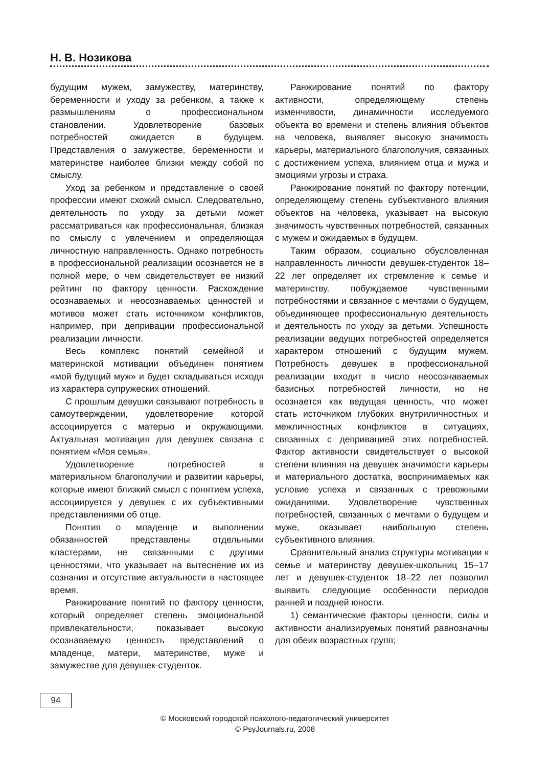Н. В. Нозикова
будущим мужем, замужеству, материнству, беременности и уходу за ребенком, а также к размышлениям о профессиональном становлении. Удовлетворение базовых потребностей ожидается в будущем. Представления о замужестве, беременности и материнстве наиболее близки между собой по смыслу.
Уход за ребенком и представление о своей профессии имеют схожий смысл. Следовательно, деятельность по уходу за детьми может рассматриваться как профессиональная, близкая по смыслу с увлечением и определяющая личностную направленность. Однако потребность в профессиональной реализации осознается не в полной мере, о чем свидетельствует ее низкий рейтинг по фактору ценности. Расхождение осознаваемых и неосознаваемых ценностей и мотивов может стать источником конфликтов, например, при депривации профессиональной реализации личности.
Весь комплекс понятий семейной и материнской мотивации объединен понятием «мой будущий муж» и будет складываться исходя из характера супружеских отношений.
С прошлым девушки связывают потребность в самоутверждении, удовлетворение которой ассоциируется с матерью и окружающими. Актуальная мотивация для девушек связана с понятием «Моя семья».
Удовлетворение потребностей в материальном благополучии и развитии карьеры, которые имеют близкий смысл с понятием успеха, ассоциируется у девушек с их субъективными представлениями об отце.
Понятия о младенце и выполнении обязанностей представлены отдельными кластерами, не связанными с другими ценностями, что указывает на вытеснение их из сознания и отсутствие актуальности в настоящее время.
Ранжирование понятий по фактору ценности, который определяет степень эмоциональной привлекательности, показывает высокую осознаваемую ценность представлений о младенце, матери, материнстве, муже и замужестве для девушек-студенток.
Ранжирование понятий по фактору активности, определяющему степень изменчивости, динамичности исследуемого объекта во времени и степень влияния объектов на человека, выявляет высокую значимость карьеры, материального благополучия, связанных с достижением успеха, влиянием отца и мужа и эмоциями угрозы и страха.
Ранжирование понятий по фактору потенции, определяющему степень субъективного влияния объектов на человека, указывает на высокую значимость чувственных потребностей, связанных с мужем и ожидаемых в будущем.
Таким образом, социально обусловленная направленность личности девушек-студенток 18–22 лет определяет их стремление к семье и материнству, побуждаемое чувственными потребностями и связанное с мечтами о будущем, объединяющее профессиональную деятельность и деятельность по уходу за детьми. Успешность реализации ведущих потребностей определяется характером отношений с будущим мужем. Потребность девушек в профессиональной реализации входит в число неосознаваемых базисных потребностей личности, но не осознается как ведущая ценность, что может стать источником глубоких внутриличностных и межличностных конфликтов в ситуациях, связанных с депривацией этих потребностей. Фактор активности свидетельствует о высокой степени влияния на девушек значимости карьеры и материального достатка, воспринимаемых как условие успеха и связанных с тревожными ожиданиями. Удовлетворение чувственных потребностей, связанных с мечтами о будущем и муже, оказывает наибольшую степень субъективного влияния.
Сравнительный анализ структуры мотивации к семье и материнству девушек-школьниц 15–17 лет и девушек-студенток 18–22 лет позволил выявить следующие особенности периодов ранней и поздней юности.
1) семантические факторы ценности, силы и активности анализируемых понятий равнозначны для обеих возрастных групп;
94
© Московский городской психолого-педагогический университет
© PsyJournals.ru, 2008